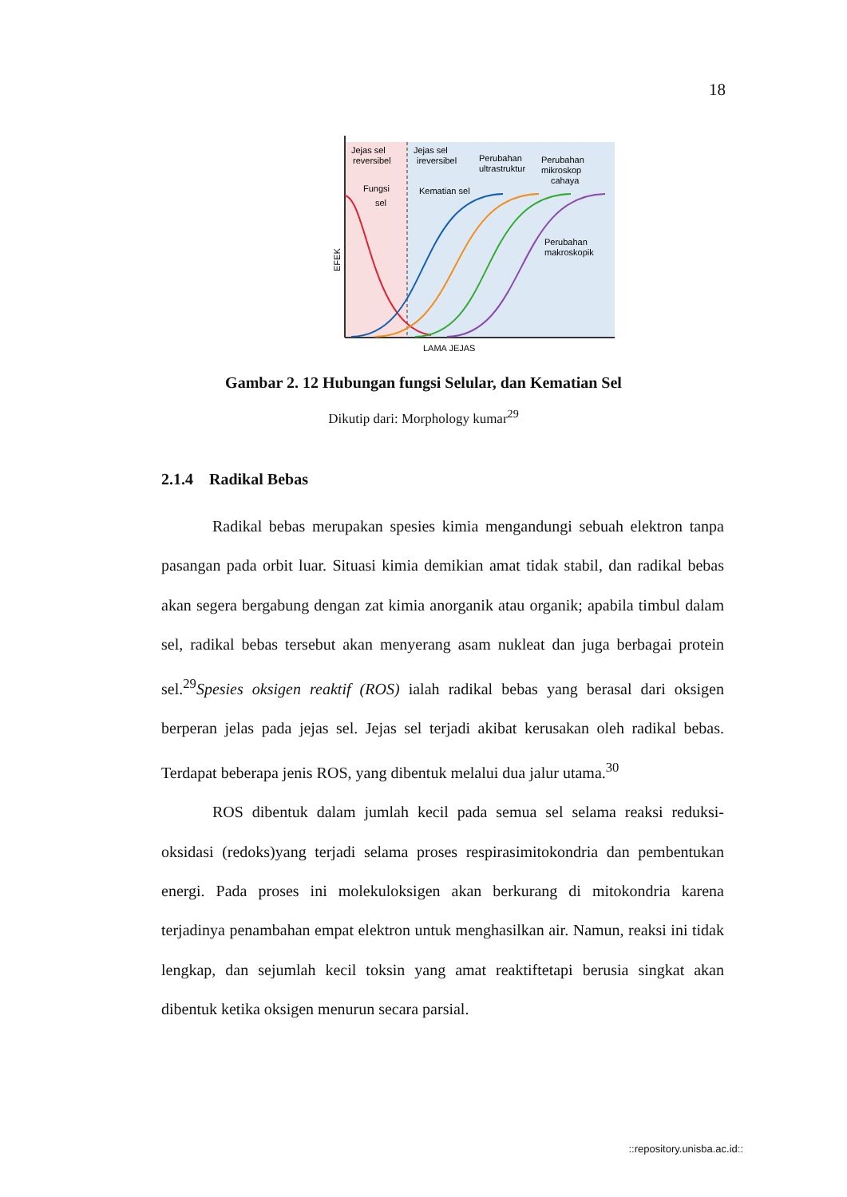18
Jejas sel
reversibel
Jejas sel
ireversibel
Perubahan
ultrastruktur
Perubahan
mikroskop
cahaya
Fungsi
sel
Kematian sel
Perubahan
makroskopik
LAMA JEJAS
EFEK
Gambar 2. 12 Hubungan fungsi Selular, dan Kematian Sel
Dikutip dari: Morphology kumar<sup>29</sup>
2.1.4 Radikal Bebas
Radikal bebas merupakan spesies kimia mengandungi sebuah elektron tanpa pasangan pada orbit luar. Situasi kimia demikian amat tidak stabil, dan radikal bebas akan segera bergabung dengan zat kimia anorganik atau organik; apabila timbul dalam sel, radikal bebas tersebut akan menyerang asam nukleat dan juga berbagai protein sel.<sup>29</sup>Spesies oksigen reaktif (ROS) ialah radikal bebas yang berasal dari oksigen berperan jelas pada jejas sel. Jejas sel terjadi akibat kerusakan oleh radikal bebas. Terdapat beberapa jenis ROS, yang dibentuk melalui dua jalur utama.<sup>30</sup>
ROS dibentuk dalam jumlah kecil pada semua sel selama reaksi reduksi-oksidasi (redoks)yang terjadi selama proses respirasimitokondria dan pembentukan energi. Pada proses ini molekuloksigen akan berkurang di mitokondria karena terjadinya penambahan empat elektron untuk menghasilkan air. Namun, reaksi ini tidak lengkap, dan sejumlah kecil toksin yang amat reaktiftetapi berusia singkat akan dibentuk ketika oksigen menurun secara parsial.
::repository.unisba.ac.id::